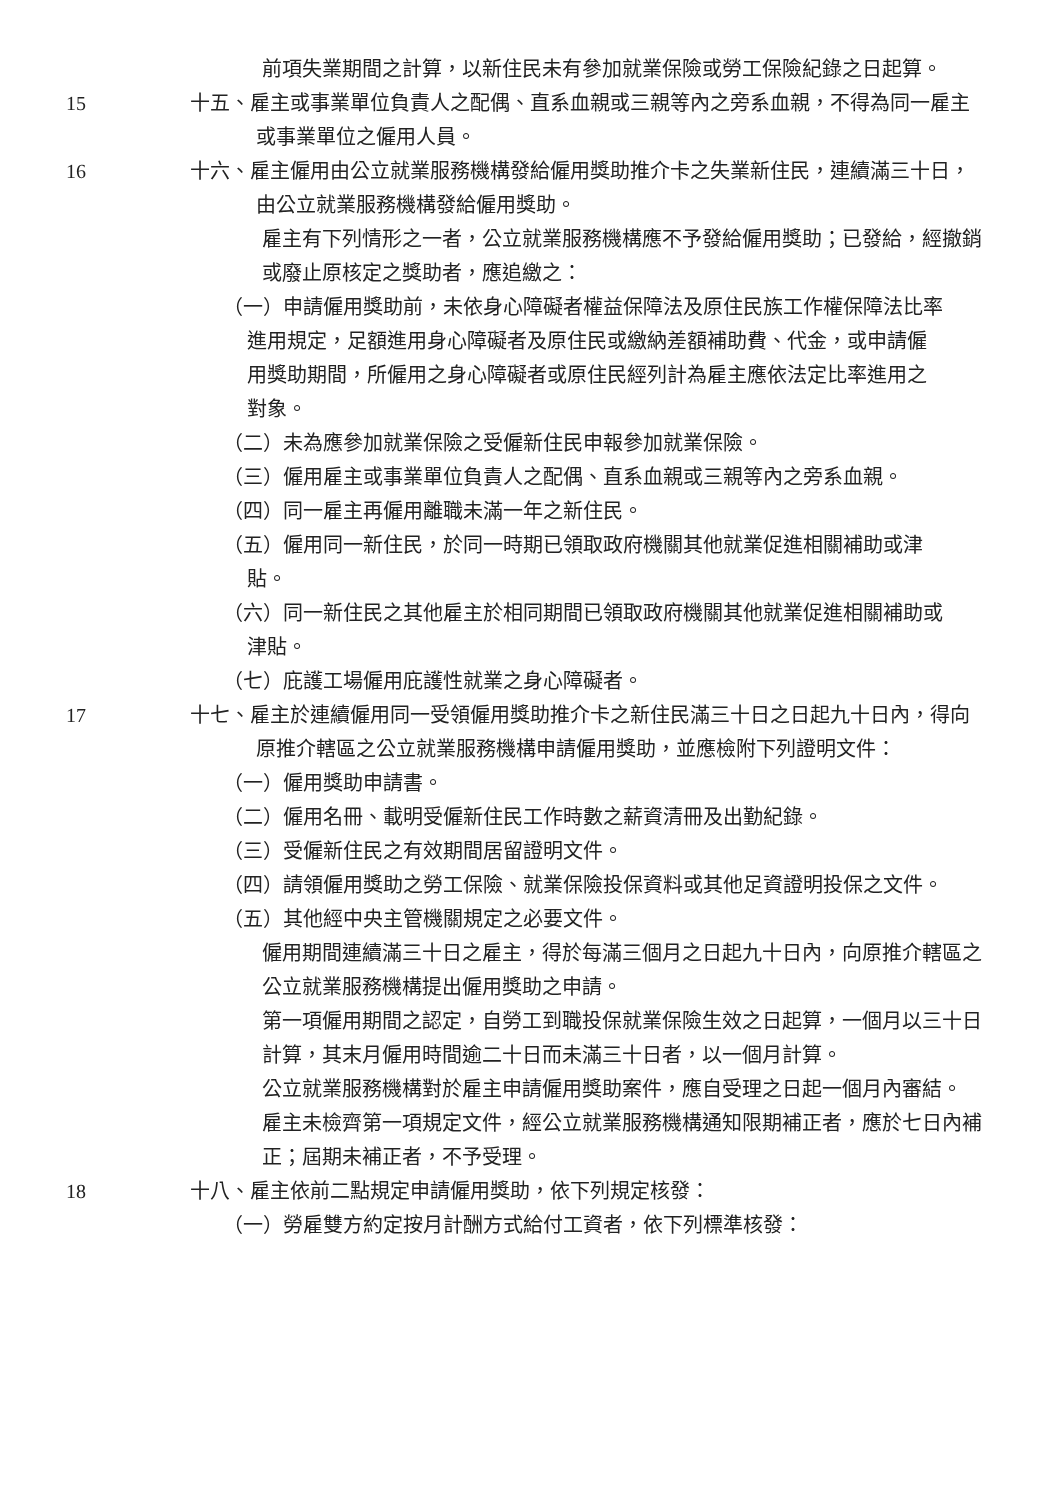前項失業期間之計算，以新住民未有參加就業保險或勞工保險紀錄之日起算。
15 十五、雇主或事業單位負責人之配偶、直系血親或三親等內之旁系血親，不得為同一雇主或事業單位之僱用人員。
16 十六、雇主僱用由公立就業服務機構發給僱用獎助推介卡之失業新住民，連續滿三十日，由公立就業服務機構發給僱用獎助。
雇主有下列情形之一者，公立就業服務機構應不予發給僱用獎助；已發給，經撤銷或廢止原核定之獎助者，應追繳之：
（一）申請僱用獎助前，未依身心障礙者權益保障法及原住民族工作權保障法比率進用規定，足額進用身心障礙者及原住民或繳納差額補助費、代金，或申請僱用獎助期間，所僱用之身心障礙者或原住民經列計為雇主應依法定比率進用之對象。
（二）未為應參加就業保險之受僱新住民申報參加就業保險。
（三）僱用雇主或事業單位負責人之配偶、直系血親或三親等內之旁系血親。
（四）同一雇主再僱用離職未滿一年之新住民。
（五）僱用同一新住民，於同一時期已領取政府機關其他就業促進相關補助或津貼。
（六）同一新住民之其他雇主於相同期間已領取政府機關其他就業促進相關補助或津貼。
（七）庇護工場僱用庇護性就業之身心障礙者。
17 十七、雇主於連續僱用同一受領僱用獎助推介卡之新住民滿三十日之日起九十日內，得向原推介轄區之公立就業服務機構申請僱用獎助，並應檢附下列證明文件：
（一）僱用獎助申請書。
（二）僱用名冊、載明受僱新住民工作時數之薪資清冊及出勤紀錄。
（三）受僱新住民之有效期間居留證明文件。
（四）請領僱用獎助之勞工保險、就業保險投保資料或其他足資證明投保之文件。
（五）其他經中央主管機關規定之必要文件。
僱用期間連續滿三十日之雇主，得於每滿三個月之日起九十日內，向原推介轄區之公立就業服務機構提出僱用獎助之申請。
第一項僱用期間之認定，自勞工到職投保就業保險生效之日起算，一個月以三十日計算，其末月僱用時間逾二十日而未滿三十日者，以一個月計算。
公立就業服務機構對於雇主申請僱用獎助案件，應自受理之日起一個月內審結。
雇主未檢齊第一項規定文件，經公立就業服務機構通知限期補正者，應於七日內補正；屆期未補正者，不予受理。
18 十八、雇主依前二點規定申請僱用獎助，依下列規定核發：
（一）勞雇雙方約定按月計酬方式給付工資者，依下列標準核發：